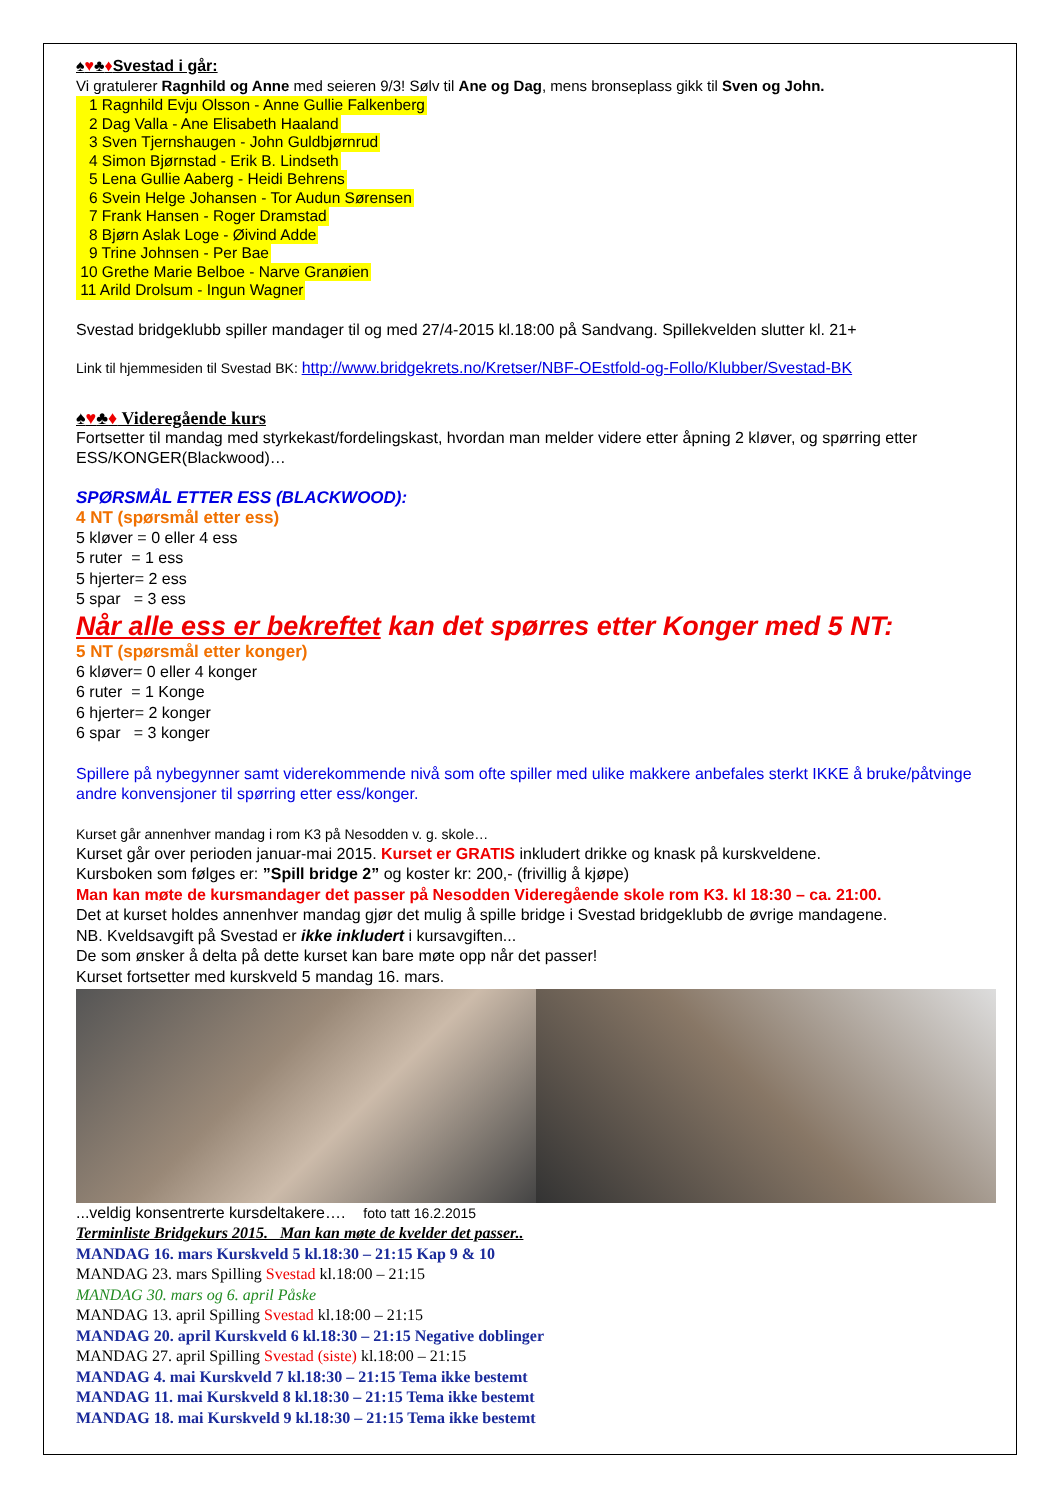♠♥♣♦Svestad i går:
Vi gratulerer Ragnhild og Anne med seieren 9/3! Sølv til Ane og Dag, mens bronseplass gikk til Sven og John.
1 Ragnhild Evju Olsson - Anne Gullie Falkenberg
2 Dag Valla - Ane Elisabeth Haaland
3 Sven Tjernshaugen - John Guldbjørnrud
4 Simon Bjørnstad - Erik B. Lindseth
5 Lena Gullie Aaberg - Heidi Behrens
6 Svein Helge Johansen - Tor Audun Sørensen
7 Frank Hansen - Roger Dramstad
8 Bjørn Aslak Loge - Øivind Adde
9 Trine Johnsen - Per Bae
10 Grethe Marie Belboe - Narve Granøien
11 Arild Drolsum - Ingun Wagner
Svestad bridgeklubb spiller mandager til og med 27/4-2015 kl.18:00 på Sandvang. Spillekvelden slutter kl. 21+
Link til hjemmesiden til Svestad BK: http://www.bridgekrets.no/Kretser/NBF-OEstfold-og-Follo/Klubber/Svestad-BK
♠♥♣♦ Videregående kurs
Fortsetter til mandag med styrkekast/fordelingskast, hvordan man melder videre etter åpning 2 kløver, og spørring etter ESS/KONGER(Blackwood)…
SPØRSMÅL ETTER ESS (BLACKWOOD):
4 NT (spørsmål etter ess)
5 kløver = 0 eller 4 ess
5 ruter = 1 ess
5 hjerter= 2 ess
5 spar = 3 ess
Når alle ess er bekreftet kan det spørres etter Konger med 5 NT:
5 NT (spørsmål etter konger)
6 kløver= 0 eller 4 konger
6 ruter = 1 Konge
6 hjerter= 2 konger
6 spar = 3 konger
Spillere på nybegynner samt viderekommende nivå som ofte spiller med ulike makkere anbefales sterkt IKKE å bruke/påtvinge andre konvensjoner til spørring etter ess/konger.
Kurset går annenhver mandag i rom K3 på Nesodden v. g. skole…
Kurset går over perioden januar-mai 2015. Kurset er GRATIS inkludert drikke og knask på kurskveldene.
Kursboken som følges er: ”Spill bridge 2” og koster kr: 200,- (frivillig å kjøpe)
Man kan møte de kursmandager det passer på Nesodden Videregående skole rom K3. kl 18:30 – ca. 21:00.
Det at kurset holdes annenhver mandag gjør det mulig å spille bridge i Svestad bridgeklubb de øvrige mandagene.
NB. Kveldsavgift på Svestad er ikke inkludert i kursavgiften...
De som ønsker å delta på dette kurset kan bare møte opp når det passer!
Kurset fortsetter med kurskveld 5 mandag 16. mars.
...veldig konsentrerte kursdeltakere…. foto tatt 16.2.2015
Terminliste Bridgekurs 2015. Man kan møte de kvelder det passer..
MANDAG 16. mars Kurskveld 5 kl.18:30 – 21:15 Kap 9 & 10
MANDAG 23. mars Spilling Svestad kl.18:00 – 21:15
MANDAG 30. mars og 6. april Påske
MANDAG 13. april Spilling Svestad kl.18:00 – 21:15
MANDAG 20. april Kurskveld 6 kl.18:30 – 21:15 Negative doblinger
MANDAG 27. april Spilling Svestad (siste) kl.18:00 – 21:15
MANDAG 4. mai Kurskveld 7 kl.18:30 – 21:15 Tema ikke bestemt
MANDAG 11. mai Kurskveld 8 kl.18:30 – 21:15 Tema ikke bestemt
MANDAG 18. mai Kurskveld 9 kl.18:30 – 21:15 Tema ikke bestemt